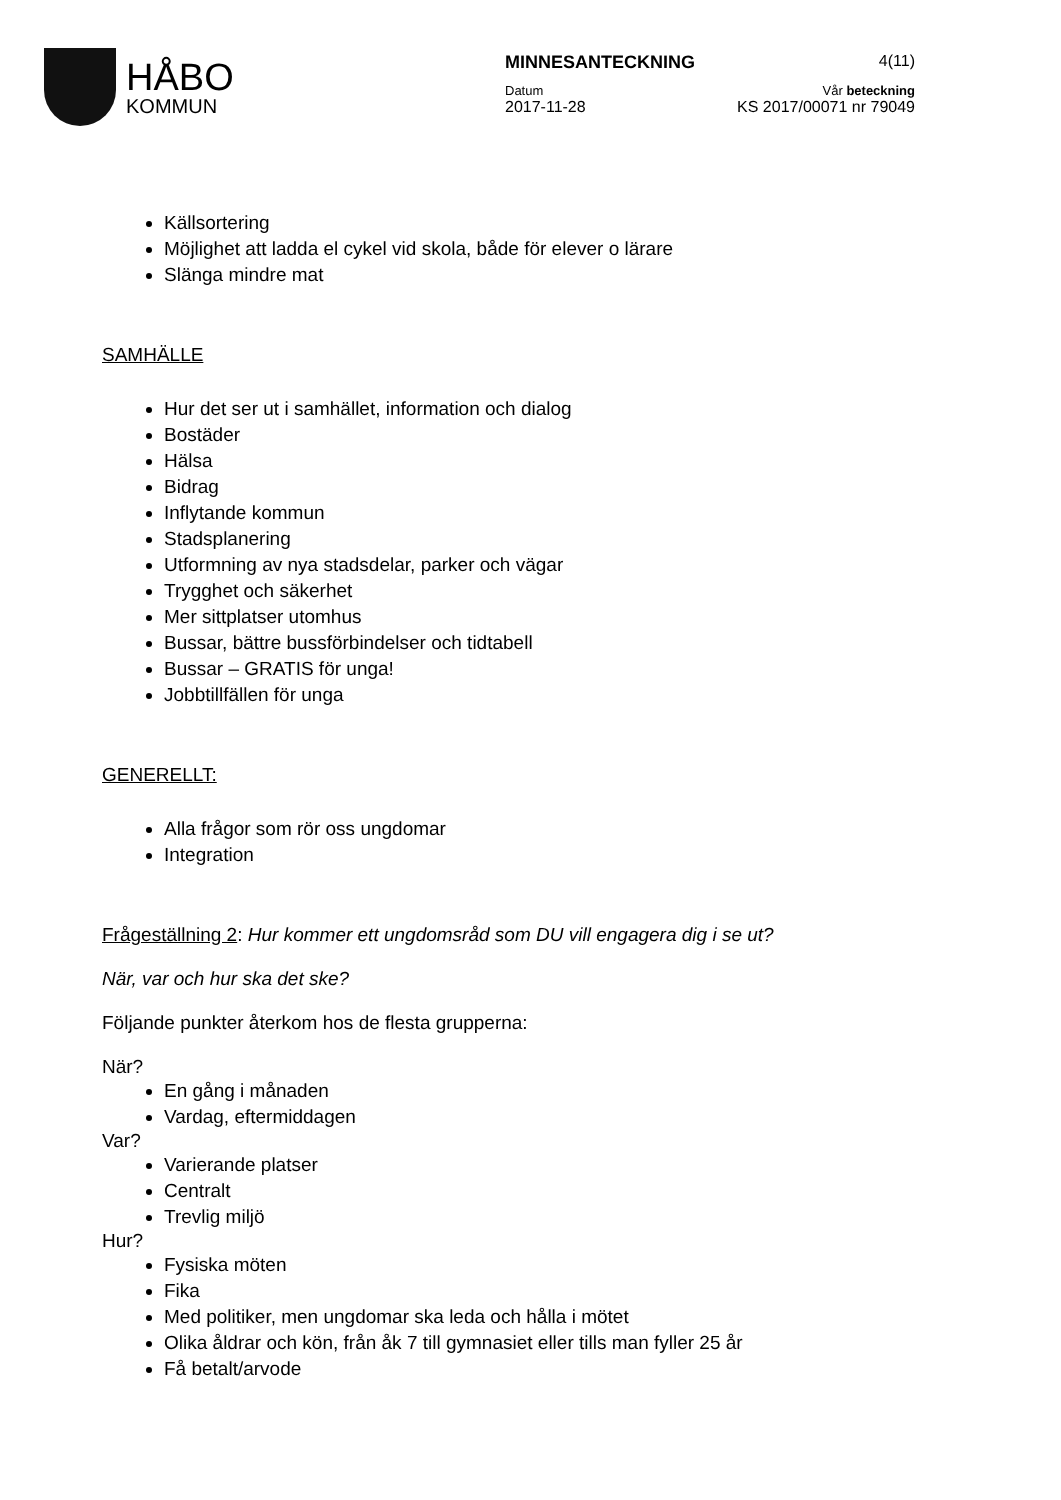HÅBO
KOMMUN
MINNESANTECKNING 4(11)
Datum Vår beteckning
2017-11-28 KS 2017/00071 nr 79049
Källsortering
Möjlighet att ladda el cykel vid skola, både för elever o lärare
Slänga mindre mat
SAMHÄLLE
Hur det ser ut i samhället, information och dialog
Bostäder
Hälsa
Bidrag
Inflytande kommun
Stadsplanering
Utformning av nya stadsdelar, parker och vägar
Trygghet och säkerhet
Mer sittplatser utomhus
Bussar, bättre bussförbindelser och tidtabell
Bussar – GRATIS för unga!
Jobbtillfällen för unga
GENERELLT:
Alla frågor som rör oss ungdomar
Integration
Frågeställning 2: Hur kommer ett ungdomsråd som DU vill engagera dig i se ut?
När, var och hur ska det ske?
Följande punkter återkom hos de flesta grupperna:
När?
En gång i månaden
Vardag, eftermiddagen
Var?
Varierande platser
Centralt
Trevlig miljö
Hur?
Fysiska möten
Fika
Med politiker, men ungdomar ska leda och hålla i mötet
Olika åldrar och kön, från åk 7 till gymnasiet eller tills man fyller 25 år
Få betalt/arvode